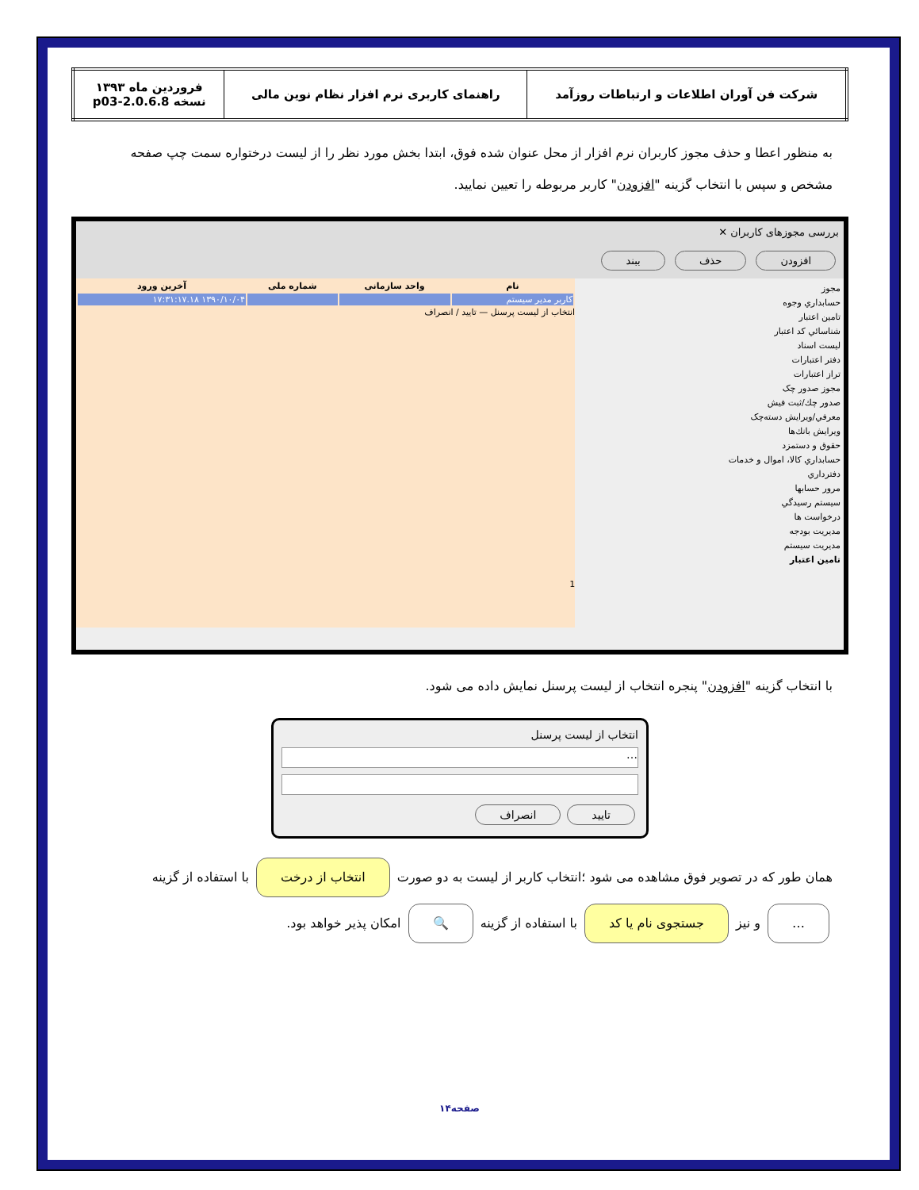| شرکت فن آوران اطلاعات و ارتباطات روزآمد | راهنمای کاربری نرم افزار نظام نوین مالی | فروردین ماه ۱۳۹۳ نسخه 2.0.6.8-p03 |
به منظور اعطا و حذف مجوز کاربران نرم افزار از محل عنوان شده فوق، ابتدا بخش مورد نظر را از لیست درختواره سمت چپ صفحه مشخص و سپس با انتخاب گزینه "افزودن" کاربر مربوطه را تعیین نمایید.
بررسی مجوزهای کاربران ✕
افزودن حذف ببند
مجوز
حسابداري وجوه
تامين اعتبار
شناسائي كد اعتبار
ليست اسناد
دفتر اعتبارات
تراز اعتبارات
مجوز صدور چک
صدور چك/ثبت فيش
معرفي/ويرايش دسته‌چک
ويرايش بانك‌ها
حقوق و دستمزد
حسابداري كالا، اموال و خدمات
دفترداري
مرور حسابها
سيستم رسيدگي
درخواست ها
مديريت بودجه
مديريت سيستم
تامین اعتبار
| نام | واحد سازمانی | شماره ملی | آخرین ورود |
| --- | --- | --- | --- |
| کاربر مدیر سیستم | | | ۱۳۹۰/۱۰/۰۴ ۱۷:۳۱:۱۷.۱۸ |
انتخاب از لیست پرسنل — تایید / انصراف
1
با انتخاب گزینه "افزودن" پنجره انتخاب از لیست پرسنل نمایش داده می شود.
انتخاب از لیست پرسنل
…
تایید انصراف
همان طور که در تصویر فوق مشاهده می شود ؛انتخاب کاربر از لیست به دو صورت انتخاب از درخت با استفاده از گزینه … و نیز جستجوی نام یا کد با استفاده از گزینه 🔍 امکان پذیر خواهد بود.
صفحه۱۴